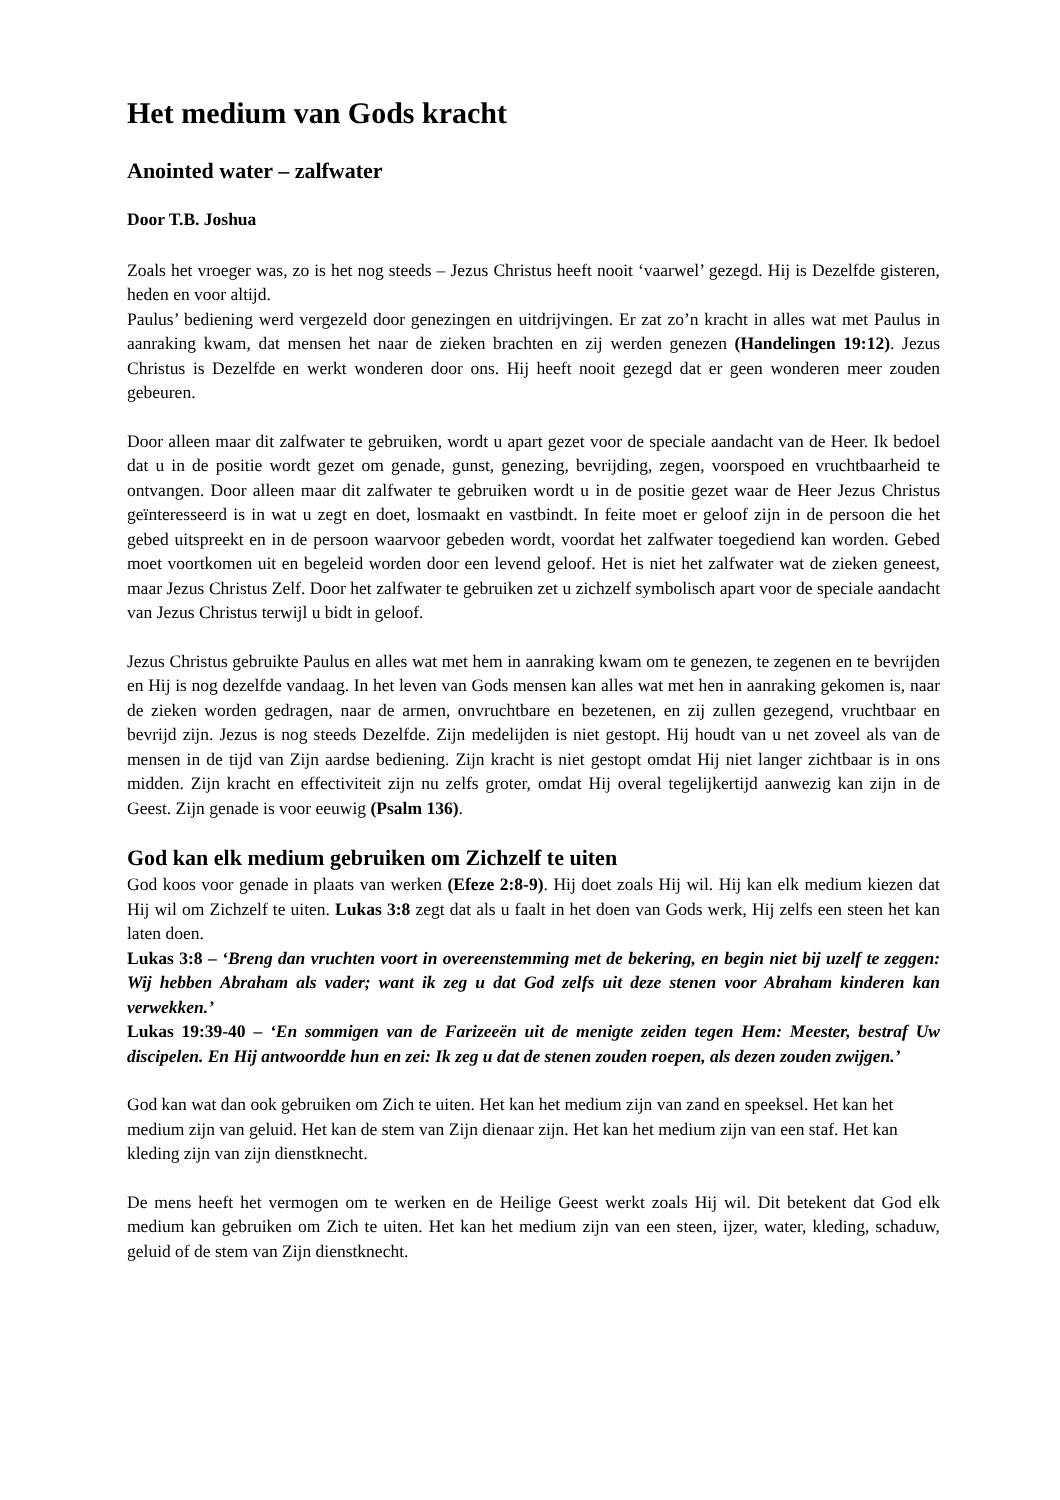Het medium van Gods kracht
Anointed water – zalfwater
Door T.B. Joshua
Zoals het vroeger was, zo is het nog steeds – Jezus Christus heeft nooit ‘vaarwel’ gezegd. Hij is Dezelfde gisteren, heden en voor altijd.
Paulus’ bediening werd vergezeld door genezingen en uitdrijvingen. Er zat zo’n kracht in alles wat met Paulus in aanraking kwam, dat mensen het naar de zieken brachten en zij werden genezen (Handelingen 19:12). Jezus Christus is Dezelfde en werkt wonderen door ons. Hij heeft nooit gezegd dat er geen wonderen meer zouden gebeuren.
Door alleen maar dit zalfwater te gebruiken, wordt u apart gezet voor de speciale aandacht van de Heer. Ik bedoel dat u in de positie wordt gezet om genade, gunst, genezing, bevrijding, zegen, voorspoed en vruchtbaarheid te ontvangen. Door alleen maar dit zalfwater te gebruiken wordt u in de positie gezet waar de Heer Jezus Christus geïnteresseerd is in wat u zegt en doet, losmaakt en vastbindt. In feite moet er geloof zijn in de persoon die het gebed uitspreekt en in de persoon waarvoor gebeden wordt, voordat het zalfwater toegediend kan worden. Gebed moet voortkomen uit en begeleid worden door een levend geloof. Het is niet het zalfwater wat de zieken geneest, maar Jezus Christus Zelf. Door het zalfwater te gebruiken zet u zichzelf symbolisch apart voor de speciale aandacht van Jezus Christus terwijl u bidt in geloof.
Jezus Christus gebruikte Paulus en alles wat met hem in aanraking kwam om te genezen, te zegenen en te bevrijden en Hij is nog dezelfde vandaag. In het leven van Gods mensen kan alles wat met hen in aanraking gekomen is, naar de zieken worden gedragen, naar de armen, onvruchtbare en bezetenen, en zij zullen gezegend, vruchtbaar en bevrijd zijn. Jezus is nog steeds Dezelfde. Zijn medelijden is niet gestopt. Hij houdt van u net zoveel als van de mensen in de tijd van Zijn aardse bediening. Zijn kracht is niet gestopt omdat Hij niet langer zichtbaar is in ons midden. Zijn kracht en effectiviteit zijn nu zelfs groter, omdat Hij overal tegelijkertijd aanwezig kan zijn in de Geest. Zijn genade is voor eeuwig (Psalm 136).
God kan elk medium gebruiken om Zichzelf te uiten
God koos voor genade in plaats van werken (Efeze 2:8-9). Hij doet zoals Hij wil. Hij kan elk medium kiezen dat Hij wil om Zichzelf te uiten. Lukas 3:8 zegt dat als u faalt in het doen van Gods werk, Hij zelfs een steen het kan laten doen.
Lukas 3:8 – ‘Breng dan vruchten voort in overeenstemming met de bekering, en begin niet bij uzelf te zeggen: Wij hebben Abraham als vader; want ik zeg u dat God zelfs uit deze stenen voor Abraham kinderen kan verwekken.’
Lukas 19:39-40 – ‘En sommigen van de Farizeeën uit de menigte zeiden tegen Hem: Meester, bestraf Uw discipelen. En Hij antwoordde hun en zei: Ik zeg u dat de stenen zouden roepen, als dezen zouden zwijgen.’
God kan wat dan ook gebruiken om Zich te uiten. Het kan het medium zijn van zand en speeksel. Het kan het medium zijn van geluid. Het kan de stem van Zijn dienaar zijn. Het kan het medium zijn van een staf. Het kan kleding zijn van zijn dienstknecht.
De mens heeft het vermogen om te werken en de Heilige Geest werkt zoals Hij wil. Dit betekent dat God elk medium kan gebruiken om Zich te uiten. Het kan het medium zijn van een steen, ijzer, water, kleding, schaduw, geluid of de stem van Zijn dienstknecht.